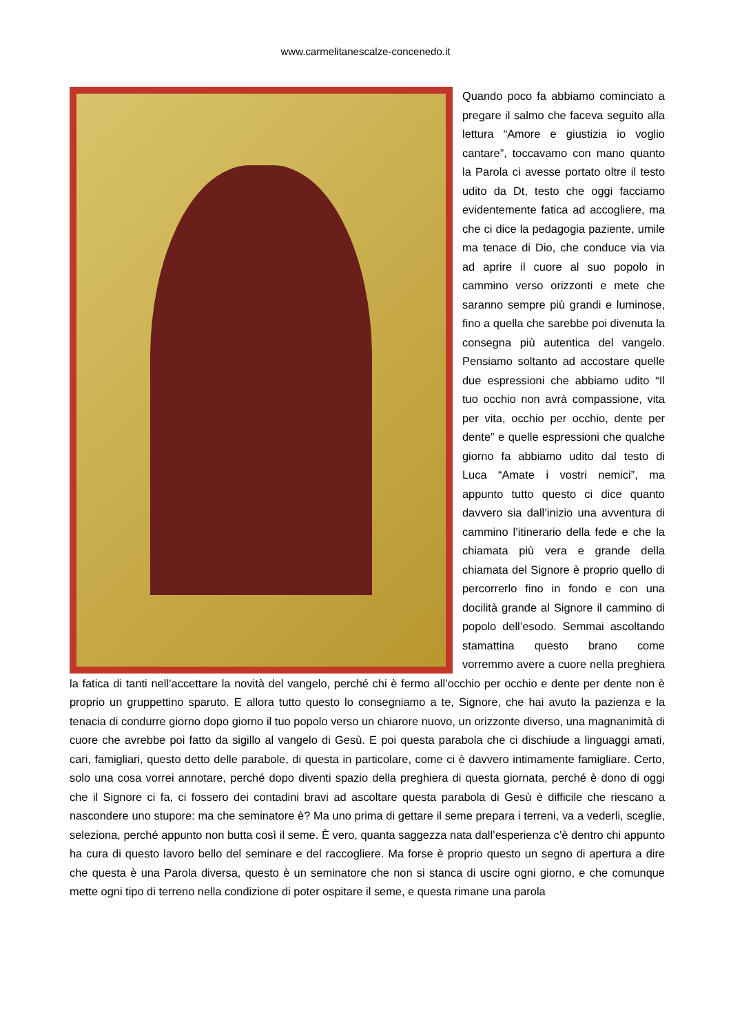www.carmelitanescalze-concenedo.it
Quando poco fa abbiamo cominciato a pregare il salmo che faceva seguito alla lettura “Amore e giustizia io voglio cantare”, toccavamo con mano quanto la Parola ci avesse portato oltre il testo udito da Dt, testo che oggi facciamo evidentemente fatica ad accogliere, ma che ci dice la pedagogia paziente, umile ma tenace di Dio, che conduce via via ad aprire il cuore al suo popolo in cammino verso orizzonti e mete che saranno sempre più grandi e luminose, fino a quella che sarebbe poi divenuta la consegna più autentica del vangelo. Pensiamo soltanto ad accostare quelle due espressioni che abbiamo udito “Il tuo occhio non avrà compassione, vita per vita, occhio per occhio, dente per dente” e quelle espressioni che qualche giorno fa abbiamo udito dal testo di Luca “Amate i vostri nemici”, ma appunto tutto questo ci dice quanto davvero sia dall’inizio una avventura di cammino l’itinerario della fede e che la chiamata più vera e grande della chiamata del Signore è proprio quello di percorrerlo fino in fondo e con una docilità grande al Signore il cammino di popolo dell’esodo. Semmai ascoltando stamattina questo brano come vorremmo avere a cuore nella preghiera la fatica di tanti nell’accettare la novità del vangelo, perché chi è fermo all’occhio per occhio e dente per dente non è proprio un gruppettino sparuto. E allora tutto questo lo consegniamo a te, Signore, che hai avuto la pazienza e la tenacia di condurre giorno dopo giorno il tuo popolo verso un chiarore nuovo, un orizzonte diverso, una magnanimità di cuore che avrebbe poi fatto da sigillo al vangelo di Gesù. E poi questa parabola che ci dischiude a linguaggi amati, cari, famigliari, questo detto delle parabole, di questa in particolare, come ci è davvero intimamente famigliare. Certo, solo una cosa vorrei annotare, perché dopo diventi spazio della preghiera di questa giornata, perché è dono di oggi che il Signore ci fa, ci fossero dei contadini bravi ad ascoltare questa parabola di Gesù è difficile che riescano a nascondere uno stupore: ma che seminatore è? Ma uno prima di gettare il seme prepara i terreni, va a vederli, sceglie, seleziona, perché appunto non butta così il seme. È vero, quanta saggezza nata dall’esperienza c’è dentro chi appunto ha cura di questo lavoro bello del seminare e del raccogliere. Ma forse è proprio questo un segno di apertura a dire che questa è una Parola diversa, questo è un seminatore che non si stanca di uscire ogni giorno, e che comunque mette ogni tipo di terreno nella condizione di poter ospitare il seme, e questa rimane una parola